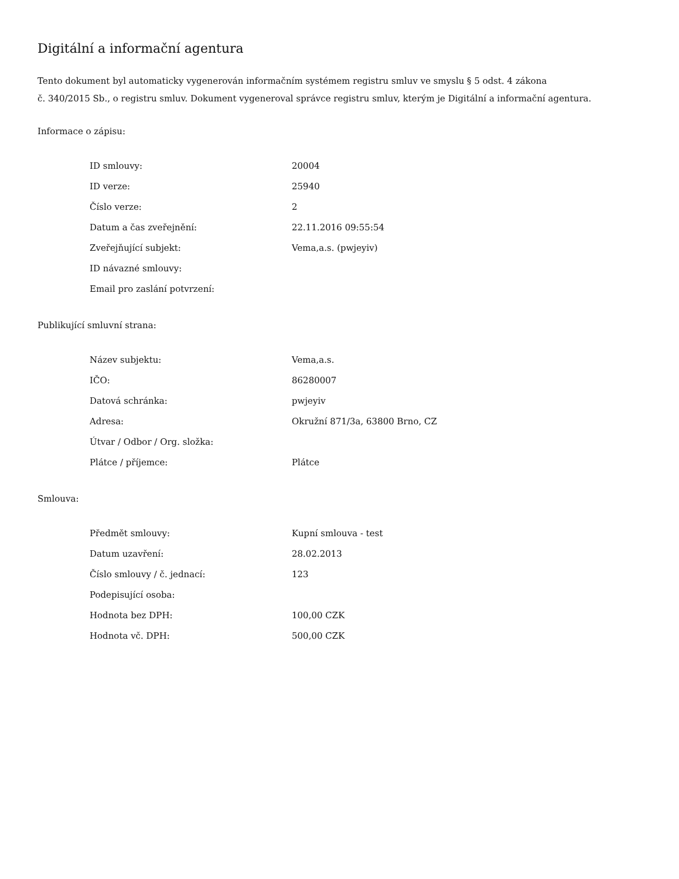Digitální a informační agentura
Tento dokument byl automaticky vygenerován informačním systémem registru smluv ve smyslu § 5 odst. 4 zákona
č. 340/2015 Sb., o registru smluv. Dokument vygeneroval správce registru smluv, kterým je Digitální a informační agentura.
Informace o zápisu:
| ID smlouvy: | 20004 |
| ID verze: | 25940 |
| Číslo verze: | 2 |
| Datum a čas zveřejnění: | 22.11.2016 09:55:54 |
| Zveřejňující subjekt: | Vema,a.s. (pwjeyiv) |
| ID návazné smlouvy: | |
| Email pro zaslání potvrzení: | |
Publikující smluvní strana:
| Název subjektu: | Vema,a.s. |
| IČO: | 86280007 |
| Datová schránka: | pwjeyiv |
| Adresa: | Okružní 871/3a, 63800 Brno, CZ |
| Útvar / Odbor / Org. složka: | |
| Plátce / příjemce: | Plátce |
Smlouva:
| Předmět smlouvy: | Kupní smlouva - test |
| Datum uzavření: | 28.02.2013 |
| Číslo smlouvy / č. jednací: | 123 |
| Podepisující osoba: | |
| Hodnota bez DPH: | 100,00 CZK |
| Hodnota vč. DPH: | 500,00 CZK |